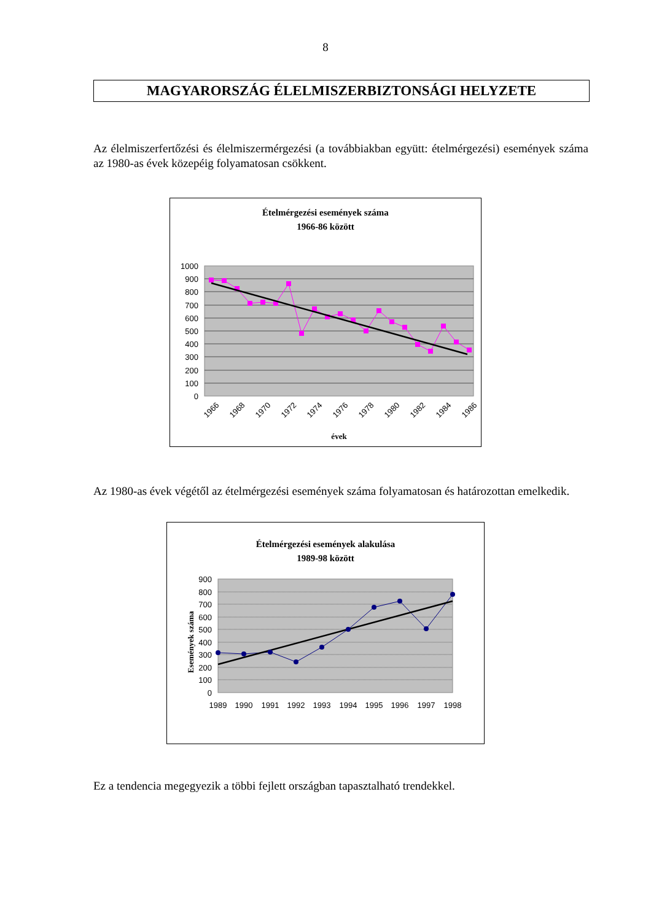8
MAGYARORSZÁG ÉLELMISZERBIZTONSÁGI HELYZETE
Az élelmiszerfertőzési és élelmiszermérgezési (a továbbiakban együtt: ételmérgezési) események száma az 1980-as évek közepéig folyamatosan csökkent.
Ételmérgezési események száma
1966-86 között
1000
900
800
700
600
500
400
300
200
100
0
1966
1968
1970
1972
1974
1976
1978
1980
1982
1984
1986
évek
Az 1980-as évek végétől az ételmérgezési események száma folyamatosan és határozottan emelkedik.
Ételmérgezési események alakulása
1989-98 között
900
800
700
600
500
400
300
200
100
0
Események száma
1989
1990
1991
1992
1993
1994
1995
1996
1997
1998
Ez a tendencia megegyezik a többi fejlett országban tapasztalható trendekkel.